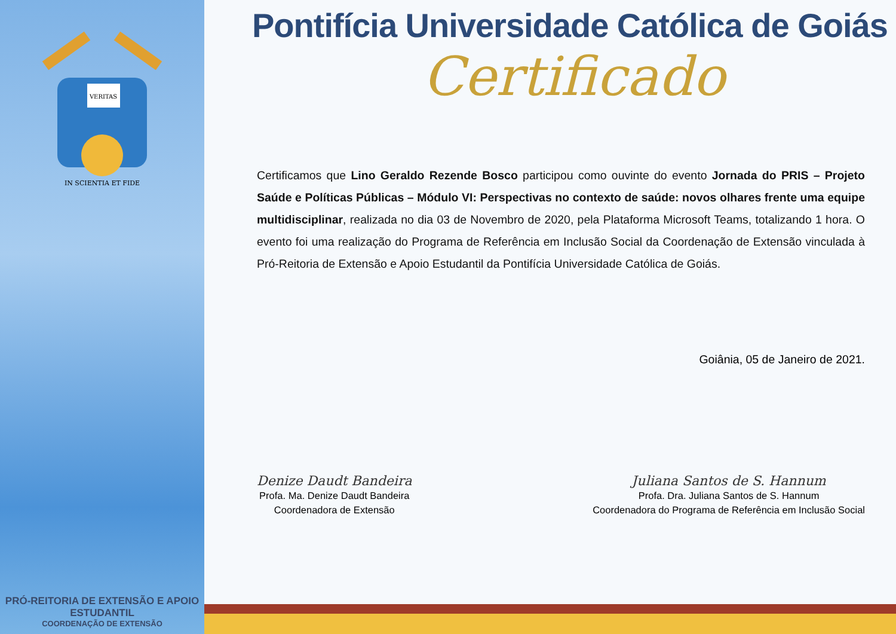VERITAS
IN SCIENTIA ET FIDE
PRÓ-REITORIA DE EXTENSÃO E APOIO ESTUDANTIL
COORDENAÇÃO DE EXTENSÃO
Pontifícia Universidade Católica de Goiás
Certificado
Certificamos que Lino Geraldo Rezende Bosco participou como ouvinte do evento Jornada do PRIS – Projeto Saúde e Políticas Públicas – Módulo VI: Perspectivas no contexto de saúde: novos olhares frente uma equipe multidisciplinar, realizada no dia 03 de Novembro de 2020, pela Plataforma Microsoft Teams, totalizando 1 hora. O evento foi uma realização do Programa de Referência em Inclusão Social da Coordenação de Extensão vinculada à Pró-Reitoria de Extensão e Apoio Estudantil da Pontifícia Universidade Católica de Goiás.
Goiânia, 05 de Janeiro de 2021.
Denize Daudt Bandeira
Profa. Ma. Denize Daudt Bandeira
Coordenadora de Extensão
Juliana Santos de S. Hannum
Profa. Dra. Juliana Santos de S. Hannum
Coordenadora do Programa de Referência em Inclusão Social